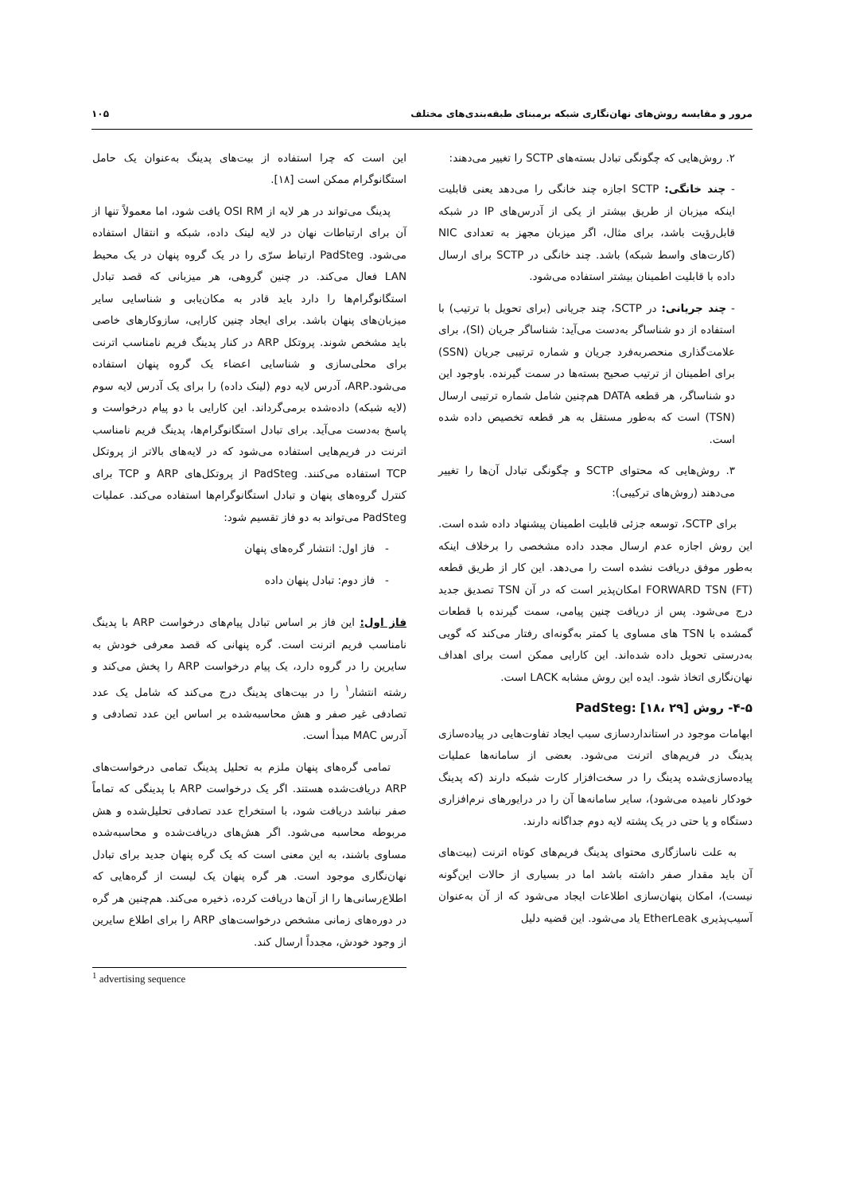مرور و مقایسه روش‌های نهان‌نگاری شبکه برمبنای طبقه‌بندی‌های مختلف ۱۰۵
۲. روش‌هایی که چگونگی تبادل بسته‌های SCTP را تغییر می‌دهند:
- چند خانگی: SCTP اجازه چند خانگی را می‌دهد یعنی قابلیت اینکه میزبان از طریق بیشتر از یکی از آدرس‌های IP در شبکه قابل‌رؤیت باشد، برای مثال، اگر میزبان مجهز به تعدادی NIC (کارت‌های واسط شبکه) باشد. چند خانگی در SCTP برای ارسال داده با قابلیت اطمینان بیشتر استفاده می‌شود.
- چند جریانی: در SCTP، چند جریانی (برای تحویل با ترتیب) با استفاده از دو شناساگر به‌دست می‌آید: شناساگر جریان (SI)، برای علامت‌گذاری منحصربه‌فرد جریان و شماره ترتیبی جریان (SSN) برای اطمینان از ترتیب صحیح بسته‌ها در سمت گیرنده. باوجود این دو شناساگر، هر قطعه DATA هم‌چنین شامل شماره ترتیبی ارسال (TSN) است که به‌طور مستقل به هر قطعه تخصیص داده شده است.
۳. روش‌هایی که محتوای SCTP و چگونگی تبادل آن‌ها را تغییر می‌دهند (روش‌های ترکیبی):
برای SCTP، توسعه جزئی قابلیت اطمینان پیشنهاد داده شده است. این روش اجازه عدم ارسال مجدد داده مشخصی را برخلاف اینکه به‌طور موفق دریافت نشده است را می‌دهد. این کار از طریق قطعه FORWARD TSN (FT) امکان‌پذیر است که در آن TSN تصدیق جدید درج می‌شود. پس از دریافت چنین پیامی، سمت گیرنده با قطعات گمشده با TSN های مساوی یا کمتر به‌گونه‌ای رفتار می‌کند که گویی به‌درستی تحویل داده شده‌اند. این کارایی ممکن است برای اهداف نهان‌نگاری اتخاذ شود. ایده این روش مشابه LACK است.
۴-۵- روش PadSteg: [۱۸، ۲۹]
ابهامات موجود در استانداردسازی سبب ایجاد تفاوت‌هایی در پیاده‌سازی پدینگ در فریم‌های اترنت می‌شود. بعضی از سامانه‌ها عملیات پیاده‌سازی‌شده پدینگ را در سخت‌افزار کارت شبکه دارند (که پدینگ خودکار نامیده می‌شود)، سایر سامانه‌ها آن را در درایورهای نرم‌افزاری دستگاه و یا حتی در یک پشته لایه دوم جداگانه دارند.
به علت ناسازگاری محتوای پدینگ فریم‌های کوتاه اترنت (بیت‌های آن باید مقدار صفر داشته باشد اما در بسیاری از حالات این‌گونه نیست)، امکان پنهان‌سازی اطلاعات ایجاد می‌شود که از آن به‌عنوان آسیب‌پذیری EtherLeak یاد می‌شود. این قضیه دلیل
این است که چرا استفاده از بیت‌های پدینگ به‌عنوان یک حامل استگانوگرام ممکن است [۱۸].
پدینگ می‌تواند در هر لایه از OSI RM یافت شود، اما معمولاً تنها از آن برای ارتباطات نهان در لایه لینک داده، شبکه و انتقال استفاده می‌شود. PadSteg ارتباط سرّی را در یک گروه پنهان در یک محیط LAN فعال می‌کند. در چنین گروهی، هر میزبانی که قصد تبادل استگانوگرام‌ها را دارد باید قادر به مکان‌یابی و شناسایی سایر میزبان‌های پنهان باشد. برای ایجاد چنین کارایی، سازوکارهای خاصی باید مشخص شوند. پروتکل ARP در کنار پدینگ فریم نامناسب اترنت برای محلی‌سازی و شناسایی اعضاء یک گروه پنهان استفاده می‌شود.ARP، آدرس لایه دوم (لینک داده) را برای یک آدرس لایه سوم (لایه شبکه) داده‌شده برمی‌گرداند. این کارایی با دو پیام درخواست و پاسخ به‌دست می‌آید. برای تبادل استگانوگرام‌ها، پدینگ فریم نامناسب اترنت در فریم‌هایی استفاده می‌شود که در لایه‌های بالاتر از پروتکل TCP استفاده می‌کنند. PadSteg از پروتکل‌های ARP و TCP برای کنترل گروه‌های پنهان و تبادل استگانوگرام‌ها استفاده می‌کند. عملیات PadSteg می‌تواند به دو فاز تقسیم شود:
- فاز اول: انتشار گره‌های پنهان
- فاز دوم: تبادل پنهان داده
فاز اول: این فاز بر اساس تبادل پیام‌های درخواست ARP با پدینگ نامناسب فریم اترنت است. گره پنهانی که قصد معرفی خودش به سایرین را در گروه دارد، یک پیام درخواست ARP را پخش می‌کند و رشته انتشار<sup>۱</sup> را در بیت‌های پدینگ درج می‌کند که شامل یک عدد تصادفی غیر صفر و هش محاسبه‌شده بر اساس این عدد تصادفی و آدرس MAC مبدأ است.
تمامی گره‌های پنهان ملزم به تحلیل پدینگ تمامی درخواست‌های ARP دریافت‌شده هستند. اگر یک درخواست ARP با پدینگی که تماماً صفر نباشد دریافت شود، با استخراج عدد تصادفی تحلیل‌شده و هش مربوطه محاسبه می‌شود. اگر هش‌های دریافت‌شده و محاسبه‌شده مساوی باشند، به این معنی است که یک گره پنهان جدید برای تبادل نهان‌نگاری موجود است. هر گره پنهان یک لیست از گره‌هایی که اطلاع‌رسانی‌ها را از آن‌ها دریافت کرده، ذخیره می‌کند. هم‌چنین هر گره در دوره‌های زمانی مشخص درخواست‌های ARP را برای اطلاع سایرین از وجود خودش، مجدداً ارسال کند.
<sup>1</sup> advertising sequence